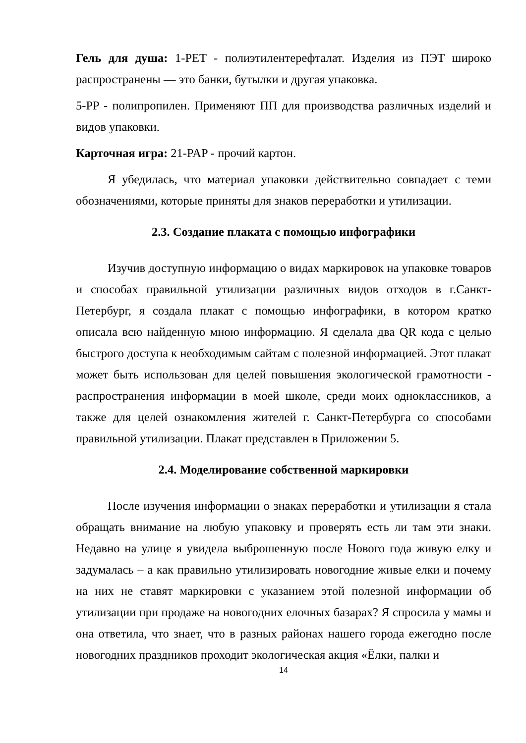Гель для душа: 1-PET - полиэтилентерефталат. Изделия из ПЭТ широко распространены — это банки, бутылки и другая упаковка.
5-PP - полипропилен. Применяют ПП для производства различных изделий и видов упаковки.
Карточная игра: 21-PAP - прочий картон.
Я убедилась, что материал упаковки действительно совпадает с теми обозначениями, которые приняты для знаков переработки и утилизации.
2.3. Создание плаката с помощью инфографики
Изучив доступную информацию о видах маркировок на упаковке товаров и способах правильной утилизации различных видов отходов в г.Санкт-Петербург, я создала плакат с помощью инфографики, в котором кратко описала всю найденную мною информацию. Я сделала два QR кода с целью быстрого доступа к необходимым сайтам с полезной информацией. Этот плакат может быть использован для целей повышения экологической грамотности - распространения информации в моей школе, среди моих одноклассников, а также для целей ознакомления жителей г. Санкт-Петербурга со способами правильной утилизации. Плакат представлен в Приложении 5.
2.4. Моделирование собственной маркировки
После изучения информации о знаках переработки и утилизации я стала обращать внимание на любую упаковку и проверять есть ли там эти знаки. Недавно на улице я увидела выброшенную после Нового года живую елку и задумалась – а как правильно утилизировать новогодние живые елки и почему на них не ставят маркировки с указанием этой полезной информации об утилизации при продаже на новогодних елочных базарах? Я спросила у мамы и она ответила, что знает, что в разных районах нашего города ежегодно после новогодних праздников проходит экологическая акция «Ёлки, палки и
14